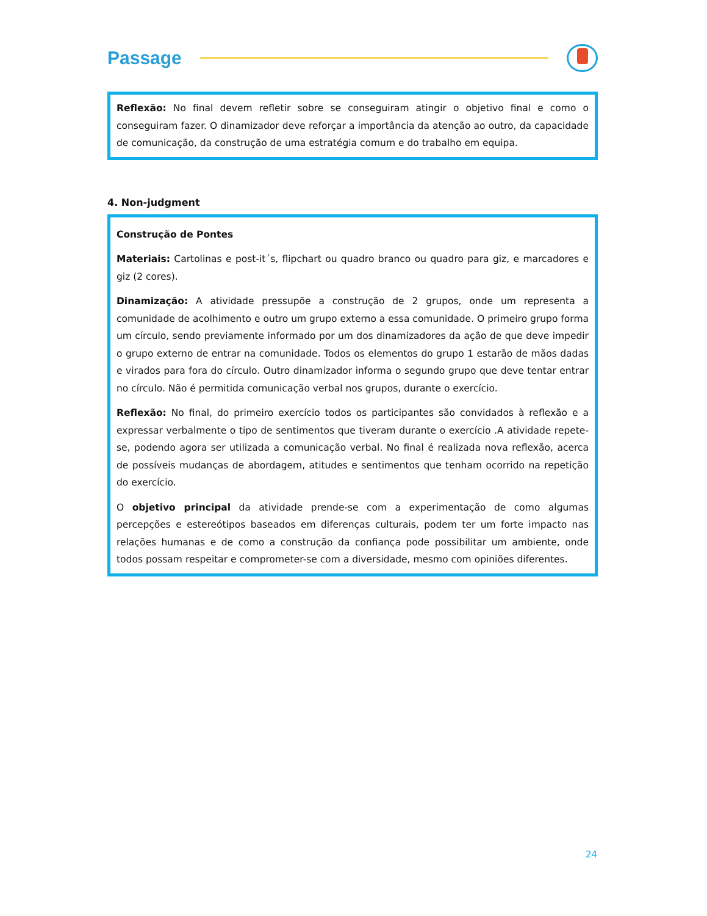Passage
Reflexão: No final devem refletir sobre se conseguiram atingir o objetivo final e como o conseguiram fazer. O dinamizador deve reforçar a importância da atenção ao outro, da capacidade de comunicação, da construção de uma estratégia comum e do trabalho em equipa.
4. Non-judgment
Construção de Pontes
Materiais: Cartolinas e post-it´s, flipchart ou quadro branco ou quadro para giz, e marcadores e giz (2 cores).
Dinamização: A atividade pressupõe a construção de 2 grupos, onde um representa a comunidade de acolhimento e outro um grupo externo a essa comunidade. O primeiro grupo forma um círculo, sendo previamente informado por um dos dinamizadores da ação de que deve impedir o grupo externo de entrar na comunidade. Todos os elementos do grupo 1 estarão de mãos dadas e virados para fora do círculo. Outro dinamizador informa o segundo grupo que deve tentar entrar no círculo. Não é permitida comunicação verbal nos grupos, durante o exercício.
Reflexão: No final, do primeiro exercício todos os participantes são convidados à reflexão e a expressar verbalmente o tipo de sentimentos que tiveram durante o exercício .A atividade repete-se, podendo agora ser utilizada a comunicação verbal. No final é realizada nova reflexão, acerca de possíveis mudanças de abordagem, atitudes e sentimentos que tenham ocorrido na repetição do exercício.
O objetivo principal da atividade prende-se com a experimentação de como algumas percepções e estereótipos baseados em diferenças culturais, podem ter um forte impacto nas relações humanas e de como a construção da confiança pode possibilitar um ambiente, onde todos possam respeitar e comprometer-se com a diversidade, mesmo com opiniões diferentes.
24